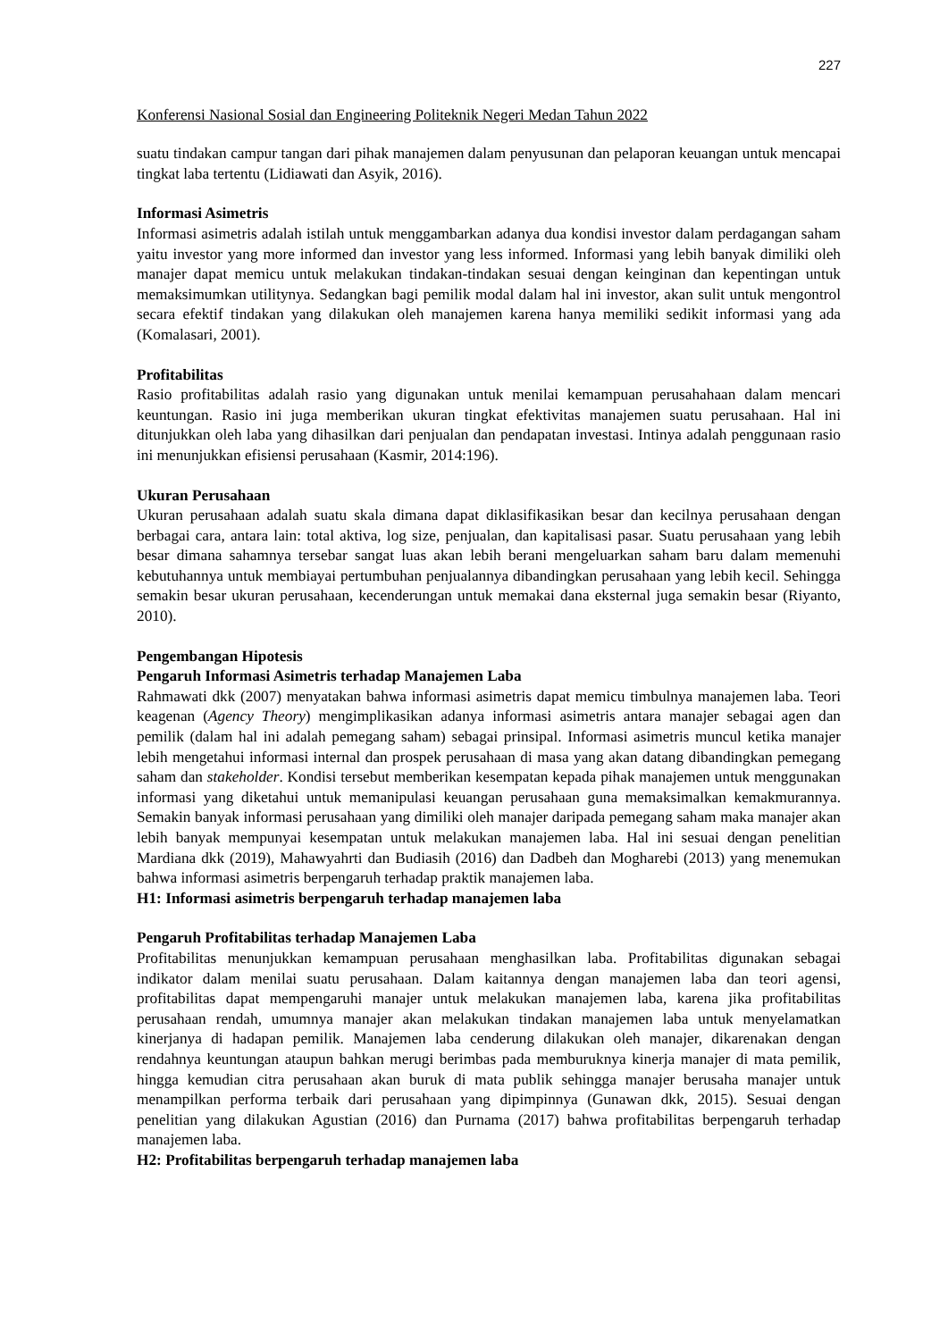227
Konferensi Nasional Sosial dan Engineering Politeknik Negeri Medan Tahun 2022
suatu tindakan campur tangan dari pihak manajemen dalam penyusunan dan pelaporan keuangan untuk mencapai tingkat laba tertentu (Lidiawati dan Asyik, 2016).
Informasi Asimetris
Informasi asimetris adalah istilah untuk menggambarkan adanya dua kondisi investor dalam perdagangan saham yaitu investor yang more informed dan investor yang less informed. Informasi yang lebih banyak dimiliki oleh manajer dapat memicu untuk melakukan tindakan-tindakan sesuai dengan keinginan dan kepentingan untuk memaksimumkan utilitynya. Sedangkan bagi pemilik modal dalam hal ini investor, akan sulit untuk mengontrol secara efektif tindakan yang dilakukan oleh manajemen karena hanya memiliki sedikit informasi yang ada (Komalasari, 2001).
Profitabilitas
Rasio profitabilitas adalah rasio yang digunakan untuk menilai kemampuan perusahahaan dalam mencari keuntungan. Rasio ini juga memberikan ukuran tingkat efektivitas manajemen suatu perusahaan. Hal ini ditunjukkan oleh laba yang dihasilkan dari penjualan dan pendapatan investasi. Intinya adalah penggunaan rasio ini menunjukkan efisiensi perusahaan (Kasmir, 2014:196).
Ukuran Perusahaan
Ukuran perusahaan adalah suatu skala dimana dapat diklasifikasikan besar dan kecilnya perusahaan dengan berbagai cara, antara lain: total aktiva, log size, penjualan, dan kapitalisasi pasar. Suatu perusahaan yang lebih besar dimana sahamnya tersebar sangat luas akan lebih berani mengeluarkan saham baru dalam memenuhi kebutuhannya untuk membiayai pertumbuhan penjualannya dibandingkan perusahaan yang lebih kecil. Sehingga semakin besar ukuran perusahaan, kecenderungan untuk memakai dana eksternal juga semakin besar (Riyanto, 2010).
Pengembangan Hipotesis
Pengaruh Informasi Asimetris terhadap Manajemen Laba
Rahmawati dkk (2007) menyatakan bahwa informasi asimetris dapat memicu timbulnya manajemen laba. Teori keagenan (Agency Theory) mengimplikasikan adanya informasi asimetris antara manajer sebagai agen dan pemilik (dalam hal ini adalah pemegang saham) sebagai prinsipal. Informasi asimetris muncul ketika manajer lebih mengetahui informasi internal dan prospek perusahaan di masa yang akan datang dibandingkan pemegang saham dan stakeholder. Kondisi tersebut memberikan kesempatan kepada pihak manajemen untuk menggunakan informasi yang diketahui untuk memanipulasi keuangan perusahaan guna memaksimalkan kemakmurannya. Semakin banyak informasi perusahaan yang dimiliki oleh manajer daripada pemegang saham maka manajer akan lebih banyak mempunyai kesempatan untuk melakukan manajemen laba. Hal ini sesuai dengan penelitian Mardiana dkk (2019), Mahawyahrti dan Budiasih (2016) dan Dadbeh dan Mogharebi (2013) yang menemukan bahwa informasi asimetris berpengaruh terhadap praktik manajemen laba.
H1: Informasi asimetris berpengaruh terhadap manajemen laba
Pengaruh Profitabilitas terhadap Manajemen Laba
Profitabilitas menunjukkan kemampuan perusahaan menghasilkan laba. Profitabilitas digunakan sebagai indikator dalam menilai suatu perusahaan. Dalam kaitannya dengan manajemen laba dan teori agensi, profitabilitas dapat mempengaruhi manajer untuk melakukan manajemen laba, karena jika profitabilitas perusahaan rendah, umumnya manajer akan melakukan tindakan manajemen laba untuk menyelamatkan kinerjanya di hadapan pemilik. Manajemen laba cenderung dilakukan oleh manajer, dikarenakan dengan rendahnya keuntungan ataupun bahkan merugi berimbas pada memburuknya kinerja manajer di mata pemilik, hingga kemudian citra perusahaan akan buruk di mata publik sehingga manajer berusaha manajer untuk menampilkan performa terbaik dari perusahaan yang dipimpinnya (Gunawan dkk, 2015). Sesuai dengan penelitian yang dilakukan Agustian (2016) dan Purnama (2017) bahwa profitabilitas berpengaruh terhadap manajemen laba.
H2: Profitabilitas berpengaruh terhadap manajemen laba